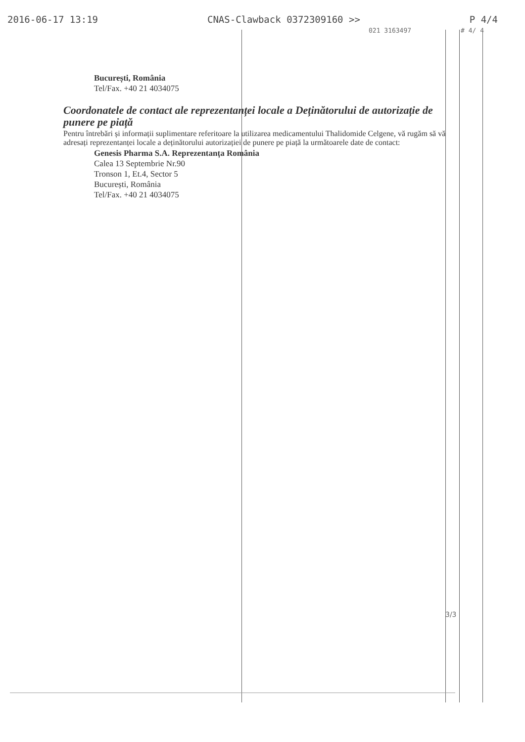2016-06-17 13:19 CNAS-Clawback 0372309160 >> P 4/4
021 3163497 # 4/ 4
București, România
Tel/Fax. +40 21 4034075
Coordonatele de contact ale reprezentanței locale a Deținătorului de autorizație de punere pe piață
Pentru întrebări și informații suplimentare referitoare la utilizarea medicamentului Thalidomide Celgene, vă rugăm să vă adresați reprezentanței locale a deținătorului autorizației de punere pe piață la următoarele date de contact:
Genesis Pharma S.A. Reprezentanța România
Calea 13 Septembrie Nr.90
Tronson 1, Et.4, Sector 5
București, România
Tel/Fax. +40 21 4034075
3/3